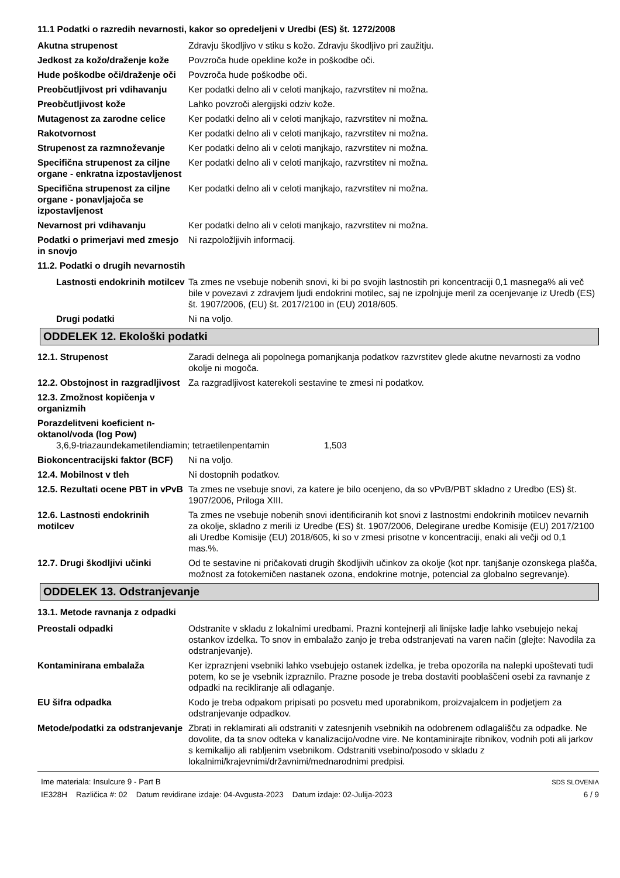11.1 Podatki o razredih nevarnosti, kakor so opredeljeni v Uredbi (ES) št. 1272/2008
Akutna strupenost Zdravju škodljivo v stiku s kožo. Zdravju škodljivo pri zaužitju.
Jedkost za kožo/draženje kože
Povzroča hude opekline kože in poškodbe oči.
Hude poškodbe oči/draženje oči
Povzroča hude poškodbe oči.
Preobčutljivost pri vdihavanju
Ker podatki delno ali v celoti manjkajo, razvrstitev ni možna.
Preobčutljivost kože Lahko povzroči alergijski odziv kože.
Mutagenost za zarodne celice
Ker podatki delno ali v celoti manjkajo, razvrstitev ni možna.
Rakotvornost Ker podatki delno ali v celoti manjkajo, razvrstitev ni možna.
Strupenost za razmnoževanje Ker podatki delno ali v celoti manjkajo, razvrstitev ni možna.
Specifična strupenost za ciljne organe - enkratna izpostavljenost
Ker podatki delno ali v celoti manjkajo, razvrstitev ni možna.
Specifična strupenost za ciljne organe - ponavljajoča se izpostavljenost
Ker podatki delno ali v celoti manjkajo, razvrstitev ni možna.
Nevarnost pri vdihavanju Ker podatki delno ali v celoti manjkajo, razvrstitev ni možna.
Podatki o primerjavi med zmesjo in snovjo
Ni razpoložljivih informacij.
11.2. Podatki o drugih nevarnostih
Lastnosti endokrinih motilcev
Ta zmes ne vsebuje nobenih snovi, ki bi po svojih lastnostih pri koncentraciji 0,1 masnega% ali več bile v povezavi z zdravjem ljudi endokrini motilec, saj ne izpolnjuje meril za ocenjevanje iz Uredb (ES) št. 1907/2006, (EU) št. 2017/2100 in (EU) 2018/605.
Drugi podatki Ni na voljo.
ODDELEK 12. Ekološki podatki
12.1. Strupenost Zaradi delnega ali popolnega pomanjkanja podatkov razvrstitev glede akutne nevarnosti za vodno okolje ni mogoča.
12.2. Obstojnost in razgradljivost
Za razgradljivost katerekoli sestavine te zmesi ni podatkov.
12.3. Zmožnost kopičenja v organizmih
Porazdelitveni koeficient n-oktanol/voda (log Pow)
3,6,9-triazaundekametilendiamin; tetraetilenpentamin
1,503
Biokoncentracijski faktor (BCF)
Ni na voljo.
12.4. Mobilnost v tleh Ni dostopnih podatkov.
12.5. Rezultati ocene PBT in vPvB
Ta zmes ne vsebuje snovi, za katere je bilo ocenjeno, da so vPvB/PBT skladno z Uredbo (ES) št. 1907/2006, Priloga XIII.
12.6. Lastnosti endokrinih motilcev
Ta zmes ne vsebuje nobenih snovi identificiranih kot snovi z lastnostmi endokrinih motilcev nevarnih za okolje, skladno z merili iz Uredbe (ES) št. 1907/2006, Delegirane uredbe Komisije (EU) 2017/2100 ali Uredbe Komisije (EU) 2018/605, ki so v zmesi prisotne v koncentraciji, enaki ali večji od 0,1 mas.%.
12.7. Drugi škodljivi učinki
Od te sestavine ni pričakovati drugih škodljivih učinkov za okolje (kot npr. tanjšanje ozonskega plašča, možnost za fotokemičen nastanek ozona, endokrine motnje, potencial za globalno segrevanje).
ODDELEK 13. Odstranjevanje
13.1. Metode ravnanja z odpadki
Preostali odpadki Odstranite v skladu z lokalnimi uredbami. Prazni kontejnerji ali linijske ladje lahko vsebujejo nekaj ostankov izdelka. To snov in embalažo zanjo je treba odstranjevati na varen način (glejte: Navodila za odstranjevanje).
Kontaminirana embalaža Ker izpraznjeni vsebniki lahko vsebujejo ostanek izdelka, je treba opozorila na nalepki upoštevati tudi potem, ko se je vsebnik izpraznilo. Prazne posode je treba dostaviti pooblaščeni osebi za ravnanje z odpadki na recikliranje ali odlaganje.
EU šifra odpadka Kodo je treba odpakom pripisati po posvetu med uporabnikom, proizvajalcem in podjetjem za odstranjevanje odpadkov.
Metode/podatki za odstranjevanje
Zbrati in reklamirati ali odstraniti v zatesnjenih vsebnikih na odobrenem odlagališču za odpadke. Ne dovolite, da ta snov odteka v kanalizacijo/vodne vire. Ne kontaminirajte ribnikov, vodnih poti ali jarkov s kemikalijo ali rabljenim vsebnikom. Odstraniti vsebino/posodo v skladu z lokalnimi/krajevnimi/državnimi/mednarodnimi predpisi.
Ime materiala: Insulcure 9 - Part B
IE328H Različica #: 02 Datum revidirane izdaje: 04-Avgusta-2023 Datum izdaje: 02-Julija-2023
SDS SLOVENIA
6 / 9